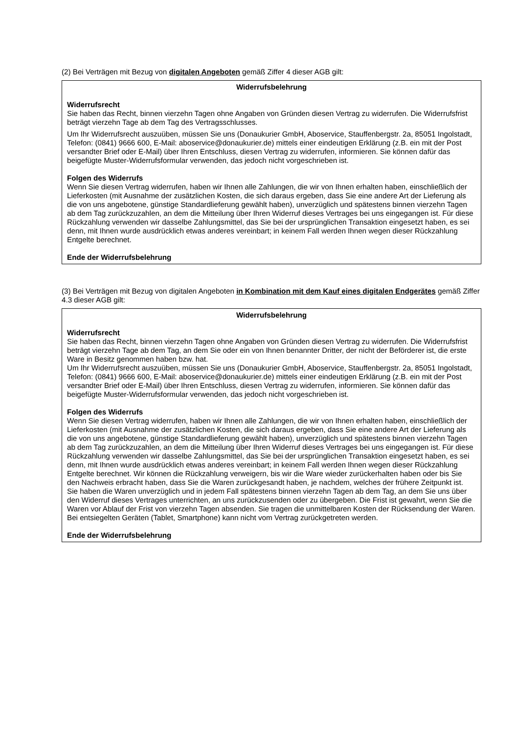(2) Bei Verträgen mit Bezug von digitalen Angeboten gemäß Ziffer 4 dieser AGB gilt:
Widerrufsbelehrung
Widerrufsrecht
Sie haben das Recht, binnen vierzehn Tagen ohne Angaben von Gründen diesen Vertrag zu widerrufen. Die Widerrufsfrist beträgt vierzehn Tage ab dem Tag des Vertragsschlusses.
Um Ihr Widerrufsrecht auszuüben, müssen Sie uns (Donaukurier GmbH, Aboservice, Stauffenbergstr. 2a, 85051 Ingolstadt, Telefon: (0841) 9666 600, E-Mail: aboservice@donaukurier.de) mittels einer eindeutigen Erklärung (z.B. ein mit der Post versandter Brief oder E-Mail) über Ihren Entschluss, diesen Vertrag zu widerrufen, informieren. Sie können dafür das beigefügte Muster-Widerrufsformular verwenden, das jedoch nicht vorgeschrieben ist.
Folgen des Widerrufs
Wenn Sie diesen Vertrag widerrufen, haben wir Ihnen alle Zahlungen, die wir von Ihnen erhalten haben, einschließlich der Lieferkosten (mit Ausnahme der zusätzlichen Kosten, die sich daraus ergeben, dass Sie eine andere Art der Lieferung als die von uns angebotene, günstige Standardlieferung gewählt haben), unverzüglich und spätestens binnen vierzehn Tagen ab dem Tag zurückzuzahlen, an dem die Mitteilung über Ihren Widerruf dieses Vertrages bei uns eingegangen ist. Für diese Rückzahlung verwenden wir dasselbe Zahlungsmittel, das Sie bei der ursprünglichen Transaktion eingesetzt haben, es sei denn, mit Ihnen wurde ausdrücklich etwas anderes vereinbart; in keinem Fall werden Ihnen wegen dieser Rückzahlung Entgelte berechnet.
Ende der Widerrufsbelehrung
(3) Bei Verträgen mit Bezug von digitalen Angeboten in Kombination mit dem Kauf eines digitalen Endgerätes gemäß Ziffer 4.3 dieser AGB gilt:
Widerrufsbelehrung
Widerrufsrecht
Sie haben das Recht, binnen vierzehn Tagen ohne Angaben von Gründen diesen Vertrag zu widerrufen. Die Widerrufsfrist beträgt vierzehn Tage ab dem Tag, an dem Sie oder ein von Ihnen benannter Dritter, der nicht der Beförderer ist, die erste Ware in Besitz genommen haben bzw. hat.
Um Ihr Widerrufsrecht auszuüben, müssen Sie uns (Donaukurier GmbH, Aboservice, Stauffenbergstr. 2a, 85051 Ingolstadt, Telefon: (0841) 9666 600, E-Mail: aboservice@donaukurier.de) mittels einer eindeutigen Erklärung (z.B. ein mit der Post versandter Brief oder E-Mail) über Ihren Entschluss, diesen Vertrag zu widerrufen, informieren. Sie können dafür das beigefügte Muster-Widerrufsformular verwenden, das jedoch nicht vorgeschrieben ist.
Folgen des Widerrufs
Wenn Sie diesen Vertrag widerrufen, haben wir Ihnen alle Zahlungen, die wir von Ihnen erhalten haben, einschließlich der Lieferkosten (mit Ausnahme der zusätzlichen Kosten, die sich daraus ergeben, dass Sie eine andere Art der Lieferung als die von uns angebotene, günstige Standardlieferung gewählt haben), unverzüglich und spätestens binnen vierzehn Tagen ab dem Tag zurückzuzahlen, an dem die Mitteilung über Ihren Widerruf dieses Vertrages bei uns eingegangen ist. Für diese Rückzahlung verwenden wir dasselbe Zahlungsmittel, das Sie bei der ursprünglichen Transaktion eingesetzt haben, es sei denn, mit Ihnen wurde ausdrücklich etwas anderes vereinbart; in keinem Fall werden Ihnen wegen dieser Rückzahlung Entgelte berechnet. Wir können die Rückzahlung verweigern, bis wir die Ware wieder zurückerhalten haben oder bis Sie den Nachweis erbracht haben, dass Sie die Waren zurückgesandt haben, je nachdem, welches der frühere Zeitpunkt ist.
Sie haben die Waren unverzüglich und in jedem Fall spätestens binnen vierzehn Tagen ab dem Tag, an dem Sie uns über den Widerruf dieses Vertrages unterrichten, an uns zurückzusenden oder zu übergeben. Die Frist ist gewahrt, wenn Sie die Waren vor Ablauf der Frist von vierzehn Tagen absenden. Sie tragen die unmittelbaren Kosten der Rücksendung der Waren. Bei entsiegelten Geräten (Tablet, Smartphone) kann nicht vom Vertrag zurückgetreten werden.
Ende der Widerrufsbelehrung